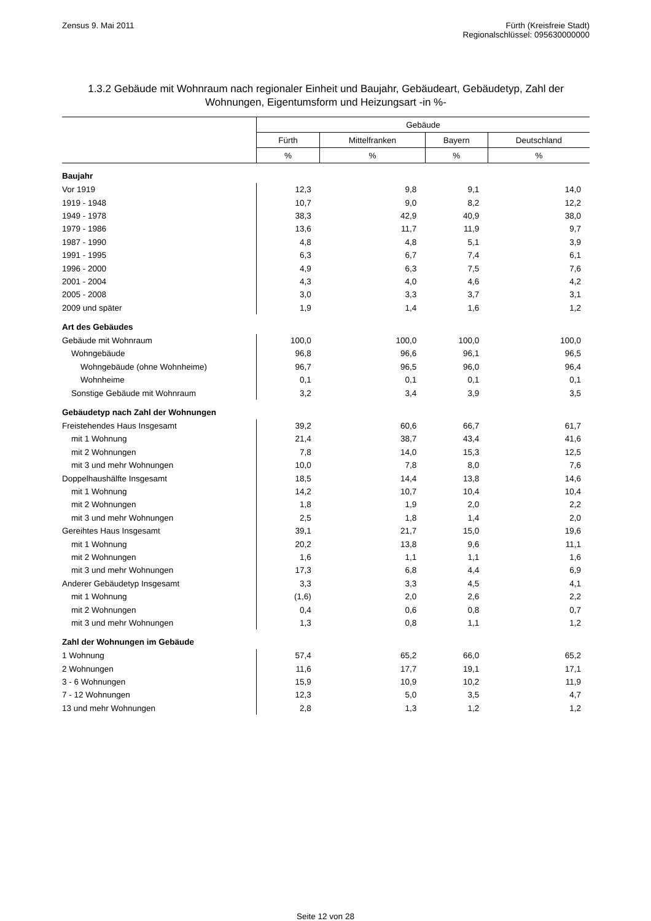Zensus 9. Mai 2011 Fürth (Kreisfreie Stadt)
Regionalschlüssel: 095630000000
1.3.2 Gebäude mit Wohnraum nach regionaler Einheit und Baujahr, Gebäudeart, Gebäudetyp, Zahl der Wohnungen, Eigentumsform und Heizungsart -in %-
| | Gebäude | | | |
| --- | --- | --- | --- | --- |
| | Fürth | Mittelfranken | Bayern | Deutschland |
| | % | % | % | % |
| Baujahr | | | | |
| Vor 1919 | 12,3 | 9,8 | 9,1 | 14,0 |
| 1919 - 1948 | 10,7 | 9,0 | 8,2 | 12,2 |
| 1949 - 1978 | 38,3 | 42,9 | 40,9 | 38,0 |
| 1979 - 1986 | 13,6 | 11,7 | 11,9 | 9,7 |
| 1987 - 1990 | 4,8 | 4,8 | 5,1 | 3,9 |
| 1991 - 1995 | 6,3 | 6,7 | 7,4 | 6,1 |
| 1996 - 2000 | 4,9 | 6,3 | 7,5 | 7,6 |
| 2001 - 2004 | 4,3 | 4,0 | 4,6 | 4,2 |
| 2005 - 2008 | 3,0 | 3,3 | 3,7 | 3,1 |
| 2009 und später | 1,9 | 1,4 | 1,6 | 1,2 |
| Art des Gebäudes | | | | |
| Gebäude mit Wohnraum | 100,0 | 100,0 | 100,0 | 100,0 |
| Wohngebäude | 96,8 | 96,6 | 96,1 | 96,5 |
| Wohngebäude (ohne Wohnheime) | 96,7 | 96,5 | 96,0 | 96,4 |
| Wohnheime | 0,1 | 0,1 | 0,1 | 0,1 |
| Sonstige Gebäude mit Wohnraum | 3,2 | 3,4 | 3,9 | 3,5 |
| Gebäudetyp nach Zahl der Wohnungen | | | | |
| Freistehendes Haus Insgesamt | 39,2 | 60,6 | 66,7 | 61,7 |
| mit 1 Wohnung | 21,4 | 38,7 | 43,4 | 41,6 |
| mit 2 Wohnungen | 7,8 | 14,0 | 15,3 | 12,5 |
| mit 3 und mehr Wohnungen | 10,0 | 7,8 | 8,0 | 7,6 |
| Doppelhaushälfte Insgesamt | 18,5 | 14,4 | 13,8 | 14,6 |
| mit 1 Wohnung | 14,2 | 10,7 | 10,4 | 10,4 |
| mit 2 Wohnungen | 1,8 | 1,9 | 2,0 | 2,2 |
| mit 3 und mehr Wohnungen | 2,5 | 1,8 | 1,4 | 2,0 |
| Gereihtes Haus Insgesamt | 39,1 | 21,7 | 15,0 | 19,6 |
| mit 1 Wohnung | 20,2 | 13,8 | 9,6 | 11,1 |
| mit 2 Wohnungen | 1,6 | 1,1 | 1,1 | 1,6 |
| mit 3 und mehr Wohnungen | 17,3 | 6,8 | 4,4 | 6,9 |
| Anderer Gebäudetyp Insgesamt | 3,3 | 3,3 | 4,5 | 4,1 |
| mit 1 Wohnung | (1,6) | 2,0 | 2,6 | 2,2 |
| mit 2 Wohnungen | 0,4 | 0,6 | 0,8 | 0,7 |
| mit 3 und mehr Wohnungen | 1,3 | 0,8 | 1,1 | 1,2 |
| Zahl der Wohnungen im Gebäude | | | | |
| 1 Wohnung | 57,4 | 65,2 | 66,0 | 65,2 |
| 2 Wohnungen | 11,6 | 17,7 | 19,1 | 17,1 |
| 3 - 6 Wohnungen | 15,9 | 10,9 | 10,2 | 11,9 |
| 7 - 12 Wohnungen | 12,3 | 5,0 | 3,5 | 4,7 |
| 13 und mehr Wohnungen | 2,8 | 1,3 | 1,2 | 1,2 |
Seite 12 von 28